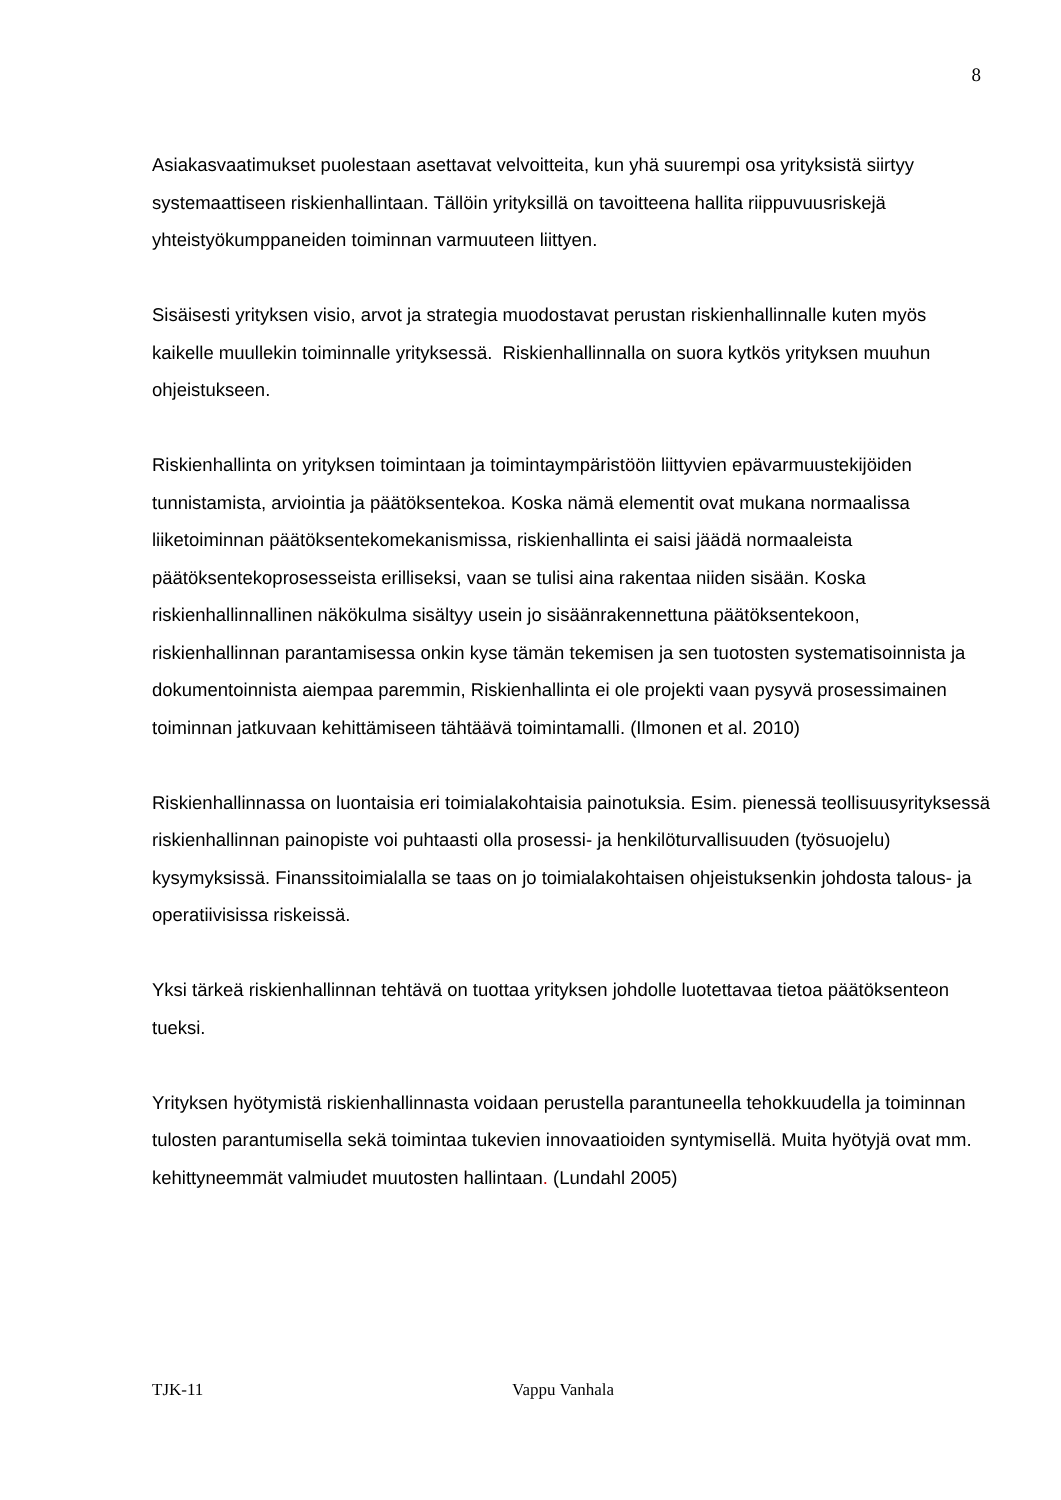8
Asiakasvaatimukset puolestaan asettavat velvoitteita, kun yhä suurempi osa yrityksistä siirtyy systemaattiseen riskienhallintaan. Tällöin yrityksillä on tavoitteena hallita riippuvuusriskejä yhteistyökumppaneiden toiminnan varmuuteen liittyen.
Sisäisesti yrityksen visio, arvot ja strategia muodostavat perustan riskienhallinnalle kuten myös kaikelle muullekin toiminnalle yrityksessä. Riskienhallinnalla on suora kytkös yrityksen muuhun ohjeistukseen.
Riskienhallinta on yrityksen toimintaan ja toimintaympäristöön liittyvien epävarmuustekijöiden tunnistamista, arviointia ja päätöksentekoa. Koska nämä elementit ovat mukana normaalissa liiketoiminnan päätöksentekomekanismissa, riskienhallinta ei saisi jäädä normaaleista päätöksentekoprosesseista erilliseksi, vaan se tulisi aina rakentaa niiden sisään. Koska riskienhallinnallinen näkökulma sisältyy usein jo sisäänrakennettuna päätöksentekoon, riskienhallinnan parantamisessa onkin kyse tämän tekemisen ja sen tuotosten systematisoinnista ja dokumentoinnista aiempaa paremmin, Riskienhallinta ei ole projekti vaan pysyvä prosessimainen toiminnan jatkuvaan kehittämiseen tähtäävä toimintamalli. (Ilmonen et al. 2010)
Riskienhallinnassa on luontaisia eri toimialakohtaisia painotuksia. Esim. pienessä teollisuusyrityksessä riskienhallinnan painopiste voi puhtaasti olla prosessi- ja henkilöturvallisuuden (työsuojelu) kysymyksissä. Finanssitoimialalla se taas on jo toimialakohtaisen ohjeistuksenkin johdosta talous- ja operatiivisissa riskeissä.
Yksi tärkeä riskienhallinnan tehtävä on tuottaa yrityksen johdolle luotettavaa tietoa päätöksenteon tueksi.
Yrityksen hyötymistä riskienhallinnasta voidaan perustella parantuneella tehokkuudella ja toiminnan tulosten parantumisella sekä toimintaa tukevien innovaatioiden syntymisellä. Muita hyötyjä ovat mm. kehittyneemmät valmiudet muutosten hallintaan. (Lundahl 2005)
TJK-11 Vappu Vanhala